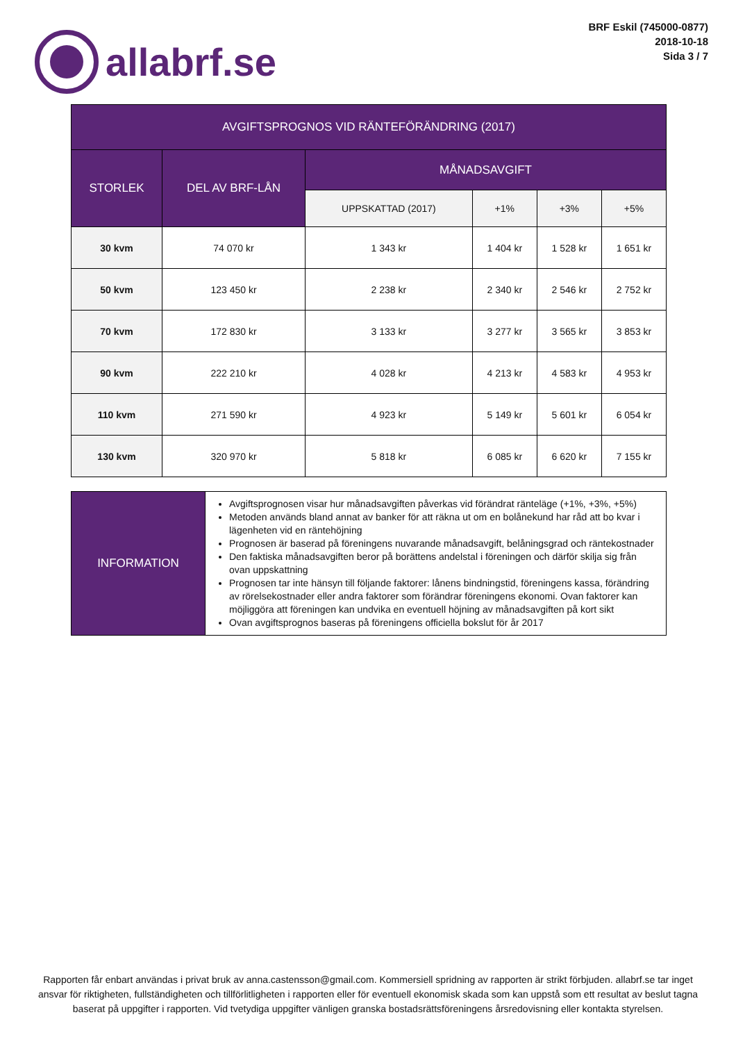allabrf.se
BRF Eskil (745000-0877)
2018-10-18
Sida 3 / 7
| AVGIFTSPROGNOS VID RÄNTEFÖRÄNDRING (2017) | | | | | |
| --- | --- | --- | --- | --- | --- |
| STORLEK | DEL AV BRF-LÅN | MÅNADSAVGIFT | | | |
| | | UPPSKATTAD (2017) | +1% | +3% | +5% |
| 30 kvm | 74 070 kr | 1 343 kr | 1 404 kr | 1 528 kr | 1 651 kr |
| 50 kvm | 123 450 kr | 2 238 kr | 2 340 kr | 2 546 kr | 2 752 kr |
| 70 kvm | 172 830 kr | 3 133 kr | 3 277 kr | 3 565 kr | 3 853 kr |
| 90 kvm | 222 210 kr | 4 028 kr | 4 213 kr | 4 583 kr | 4 953 kr |
| 110 kvm | 271 590 kr | 4 923 kr | 5 149 kr | 5 601 kr | 6 054 kr |
| 130 kvm | 320 970 kr | 5 818 kr | 6 085 kr | 6 620 kr | 7 155 kr |
| INFORMATION | Avgiftsprognosen visar hur månadsavgiften påverkas vid förändrat ränteläge (+1%, +3%, +5%) Metoden används bland annat av banker för att räkna ut om en bolånekund har råd att bo kvar i lägenheten vid en räntehöjning Prognosen är baserad på föreningens nuvarande månadsavgift, belåningsgrad och räntekostnader Den faktiska månadsavgiften beror på borättens andelstal i föreningen och därför skilja sig från ovan uppskattning Prognosen tar inte hänsyn till följande faktorer: lånens bindningstid, föreningens kassa, förändring av rörelsekostnader eller andra faktorer som förändrar föreningens ekonomi. Ovan faktorer kan möjliggöra att föreningen kan undvika en eventuell höjning av månadsavgiften på kort sikt Ovan avgiftsprognos baseras på föreningens officiella bokslut för år 2017 |
Rapporten får enbart användas i privat bruk av anna.castensson@gmail.com. Kommersiell spridning av rapporten är strikt förbjuden. allabrf.se tar inget ansvar för riktigheten, fullständigheten och tillförlitligheten i rapporten eller för eventuell ekonomisk skada som kan uppstå som ett resultat av beslut tagna baserat på uppgifter i rapporten. Vid tvetydiga uppgifter vänligen granska bostadsrättsföreningens årsredovisning eller kontakta styrelsen.